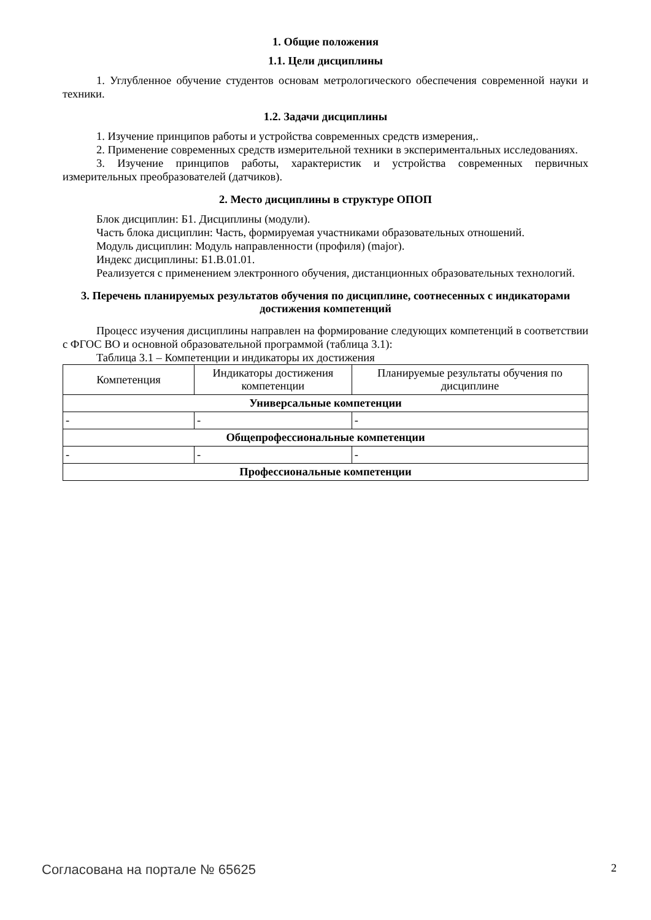1. Общие положения
1.1. Цели дисциплины
1. Углубленное обучение студентов основам метрологического обеспечения современной науки и техники.
1.2. Задачи дисциплины
1. Изучение принципов работы и устройства современных средств измерения,.
2. Применение современных средств измерительной техники в экспериментальных исследованиях.
3. Изучение принципов работы, характеристик и устройства современных первичных измерительных преобразователей (датчиков).
2. Место дисциплины в структуре ОПОП
Блок дисциплин: Б1. Дисциплины (модули).
Часть блока дисциплин: Часть, формируемая участниками образовательных отношений.
Модуль дисциплин: Модуль направленности (профиля) (major).
Индекс дисциплины: Б1.В.01.01.
Реализуется с применением электронного обучения, дистанционных образовательных технологий.
3. Перечень планируемых результатов обучения по дисциплине, соотнесенных с индикаторами достижения компетенций
Процесс изучения дисциплины направлен на формирование следующих компетенций в соответствии с ФГОС ВО и основной образовательной программой (таблица 3.1):
Таблица 3.1 – Компетенции и индикаторы их достижения
| Компетенция | Индикаторы достижения компетенции | Планируемые результаты обучения по дисциплине |
| --- | --- | --- |
| Универсальные компетенции | | |
| - | - | - |
| Общепрофессиональные компетенции | | |
| - | - | - |
| Профессиональные компетенции | | |
Согласована на портале № 65625 2